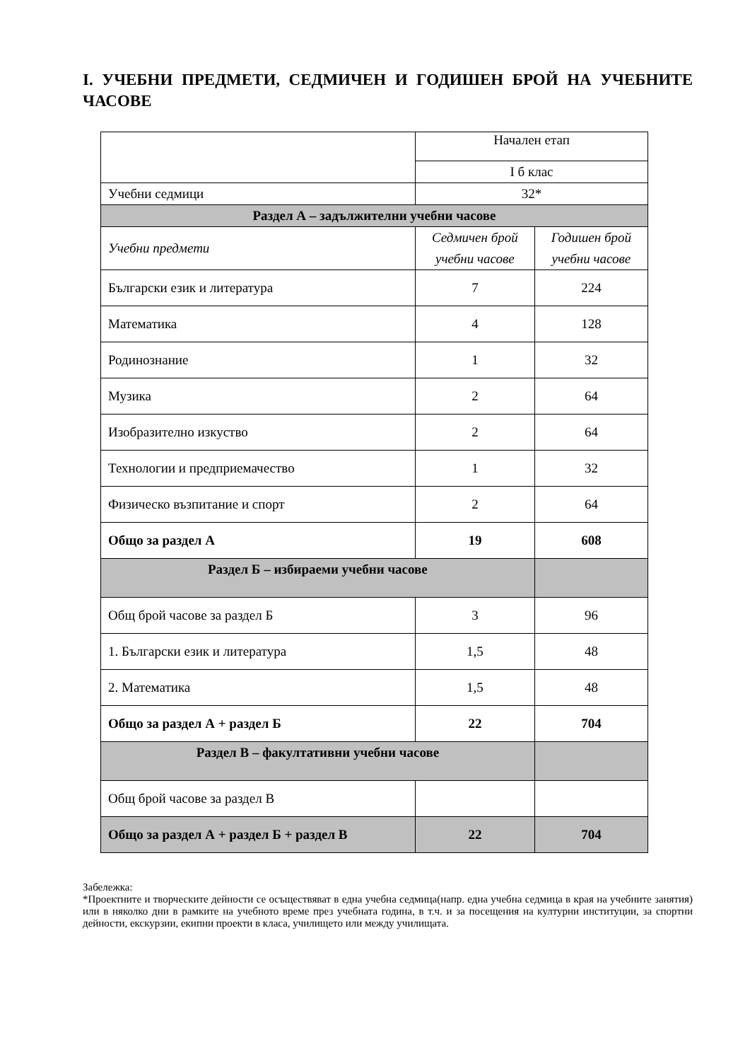I. УЧЕБНИ ПРЕДМЕТИ, СЕДМИЧЕН И ГОДИШЕН БРОЙ НА УЧЕБНИТЕ ЧАСОВЕ
| | Начален етап | |
| | I б клас | |
| Учебни седмици | 32* | |
| Раздел А – задължителни учебни часове | | |
| Учебни предмети | Седмичен брой учебни часове | Годишен брой учебни часове |
| Български език и литература | 7 | 224 |
| Математика | 4 | 128 |
| Родинознание | 1 | 32 |
| Музика | 2 | 64 |
| Изобразително изкуство | 2 | 64 |
| Технологии и предприемачество | 1 | 32 |
| Физическо възпитание и спорт | 2 | 64 |
| Общо за раздел А | 19 | 608 |
| Раздел Б – избираеми учебни часове | | |
| Общ брой часове за раздел Б | 3 | 96 |
| 1. Български език и литература | 1,5 | 48 |
| 2. Математика | 1,5 | 48 |
| Общо за раздел А + раздел Б | 22 | 704 |
| Раздел В – факултативни учебни часове | | |
| Общ брой часове за раздел В | | |
| Общо за раздел А + раздел Б + раздел В | 22 | 704 |
Забележка:
*Проектните и творческите дейности се осъществяват в една учебна седмица(напр. една учебна седмица в края на учебните занятия) или в няколко дни в рамките на учебното време през учебната година, в т.ч. и за посещения на културни институции, за спортни дейности, екскурзии, екипни проекти в класа, училището или между училищата.